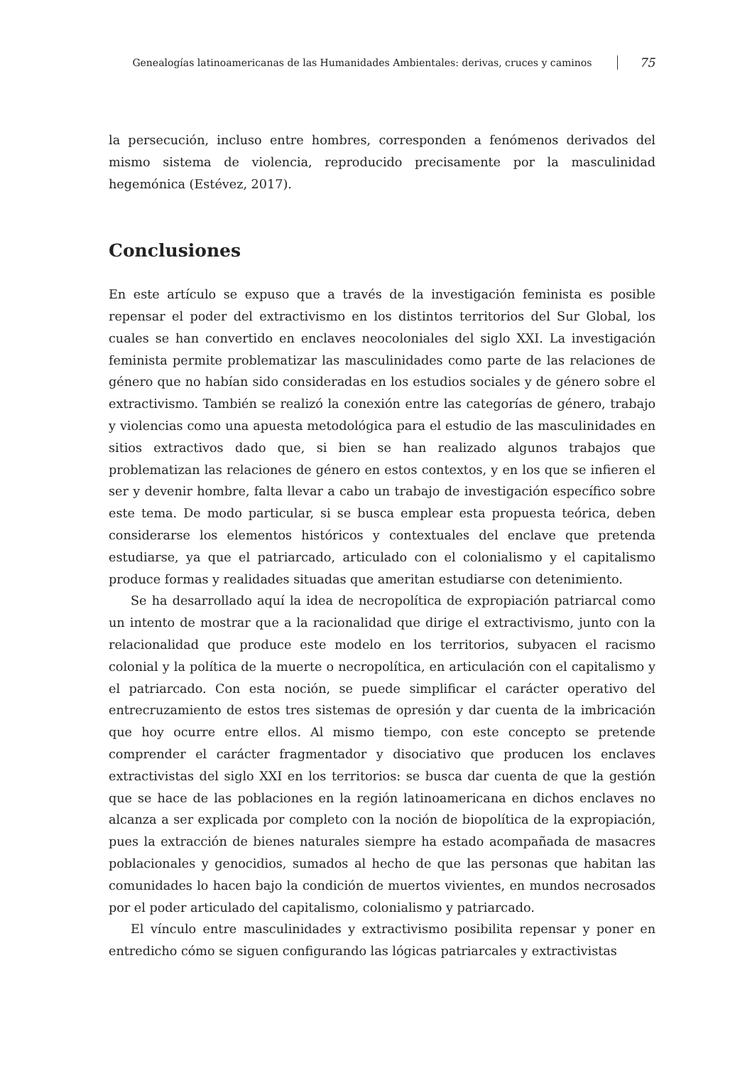Genealogías latinoamericanas de las Humanidades Ambientales: derivas, cruces y caminos 75
la persecución, incluso entre hombres, corresponden a fenómenos derivados del mismo sistema de violencia, reproducido precisamente por la masculinidad hegemónica (Estévez, 2017).
Conclusiones
En este artículo se expuso que a través de la investigación feminista es posible repensar el poder del extractivismo en los distintos territorios del Sur Global, los cuales se han convertido en enclaves neocoloniales del siglo XXI. La investigación feminista permite problematizar las masculinidades como parte de las relaciones de género que no habían sido consideradas en los estudios sociales y de género sobre el extractivismo. También se realizó la conexión entre las categorías de género, trabajo y violencias como una apuesta metodológica para el estudio de las masculinidades en sitios extractivos dado que, si bien se han realizado algunos trabajos que problematizan las relaciones de género en estos contextos, y en los que se infieren el ser y devenir hombre, falta llevar a cabo un trabajo de investigación específico sobre este tema. De modo particular, si se busca emplear esta propuesta teórica, deben considerarse los elementos históricos y contextuales del enclave que pretenda estudiarse, ya que el patriarcado, articulado con el colonialismo y el capitalismo produce formas y realidades situadas que ameritan estudiarse con detenimiento.
Se ha desarrollado aquí la idea de necropolítica de expropiación patriarcal como un intento de mostrar que a la racionalidad que dirige el extractivismo, junto con la relacionalidad que produce este modelo en los territorios, subyacen el racismo colonial y la política de la muerte o necropolítica, en articulación con el capitalismo y el patriarcado. Con esta noción, se puede simplificar el carácter operativo del entrecruzamiento de estos tres sistemas de opresión y dar cuenta de la imbricación que hoy ocurre entre ellos. Al mismo tiempo, con este concepto se pretende comprender el carácter fragmentador y disociativo que producen los enclaves extractivistas del siglo XXI en los territorios: se busca dar cuenta de que la gestión que se hace de las poblaciones en la región latinoamericana en dichos enclaves no alcanza a ser explicada por completo con la noción de biopolítica de la expropiación, pues la extracción de bienes naturales siempre ha estado acompañada de masacres poblacionales y genocidios, sumados al hecho de que las personas que habitan las comunidades lo hacen bajo la condición de muertos vivientes, en mundos necrosados por el poder articulado del capitalismo, colonialismo y patriarcado.
El vínculo entre masculinidades y extractivismo posibilita repensar y poner en entredicho cómo se siguen configurando las lógicas patriarcales y extractivistas